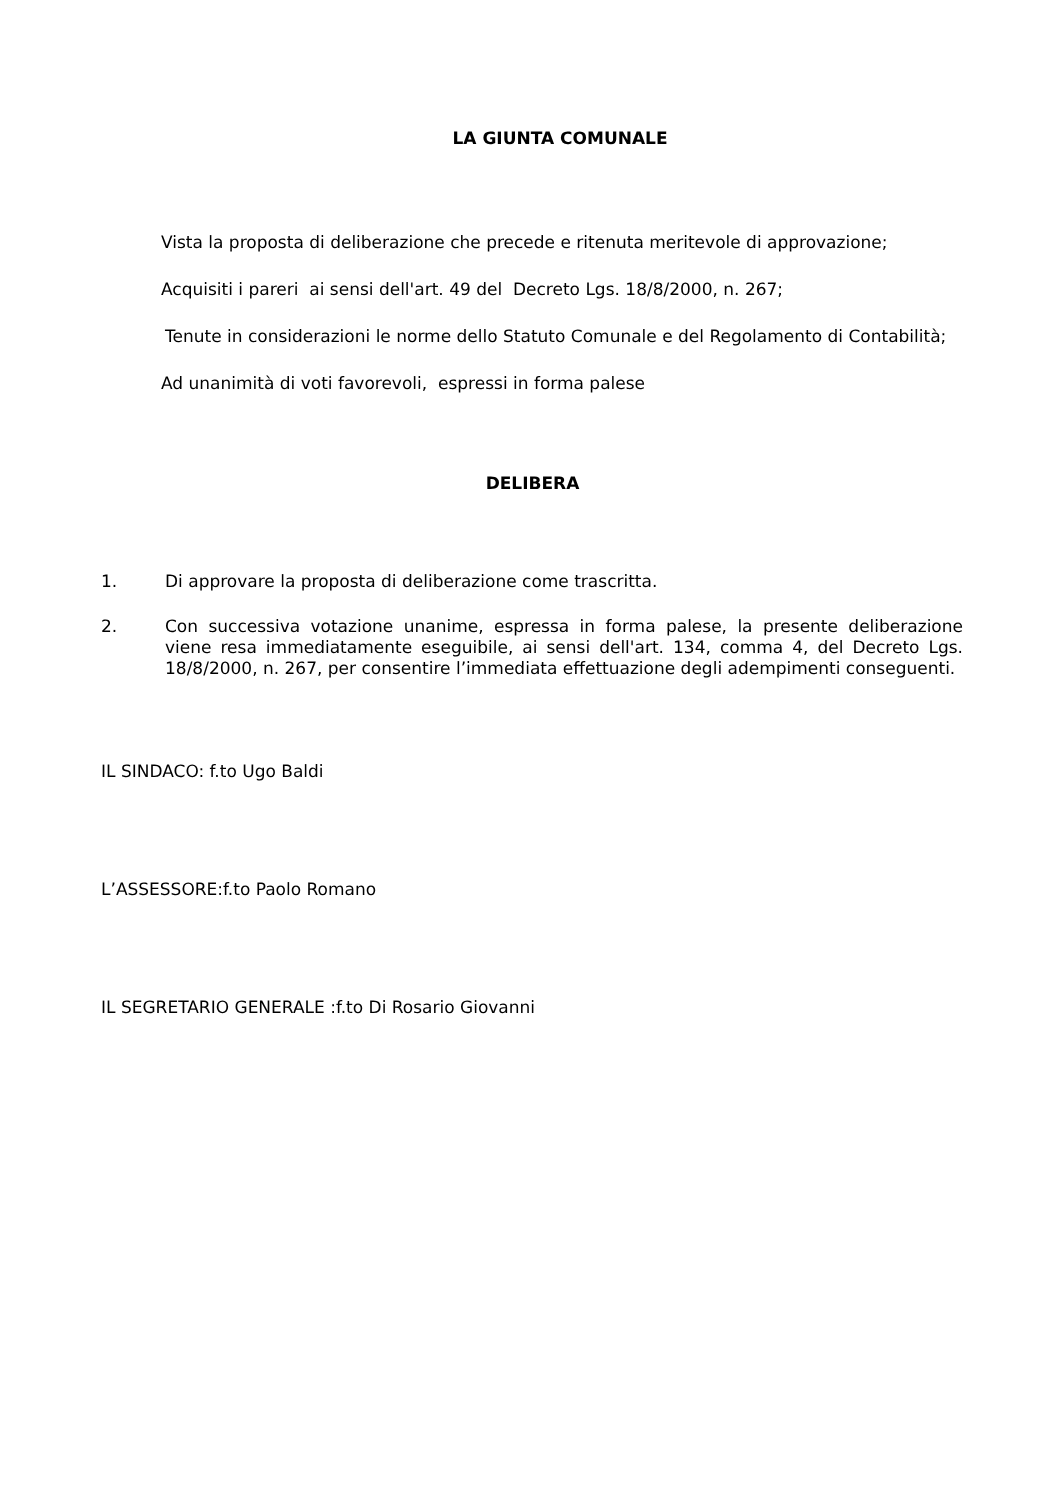LA GIUNTA COMUNALE
Vista la proposta di deliberazione che precede e ritenuta meritevole di approvazione;
Acquisiti i pareri ai sensi dell'art. 49 del Decreto Lgs. 18/8/2000, n. 267;
Tenute in considerazioni le norme dello Statuto Comunale e del Regolamento di Contabilità;
Ad unanimità di voti favorevoli, espressi in forma palese
DELIBERA
1. Di approvare la proposta di deliberazione come trascritta.
2. Con successiva votazione unanime, espressa in forma palese, la presente deliberazione viene resa immediatamente eseguibile, ai sensi dell'art. 134, comma 4, del Decreto Lgs. 18/8/2000, n. 267, per consentire l’immediata effettuazione degli adempimenti conseguenti.
IL SINDACO: f.to Ugo Baldi
L’ASSESSORE:f.to Paolo Romano
IL SEGRETARIO GENERALE :f.to Di Rosario Giovanni